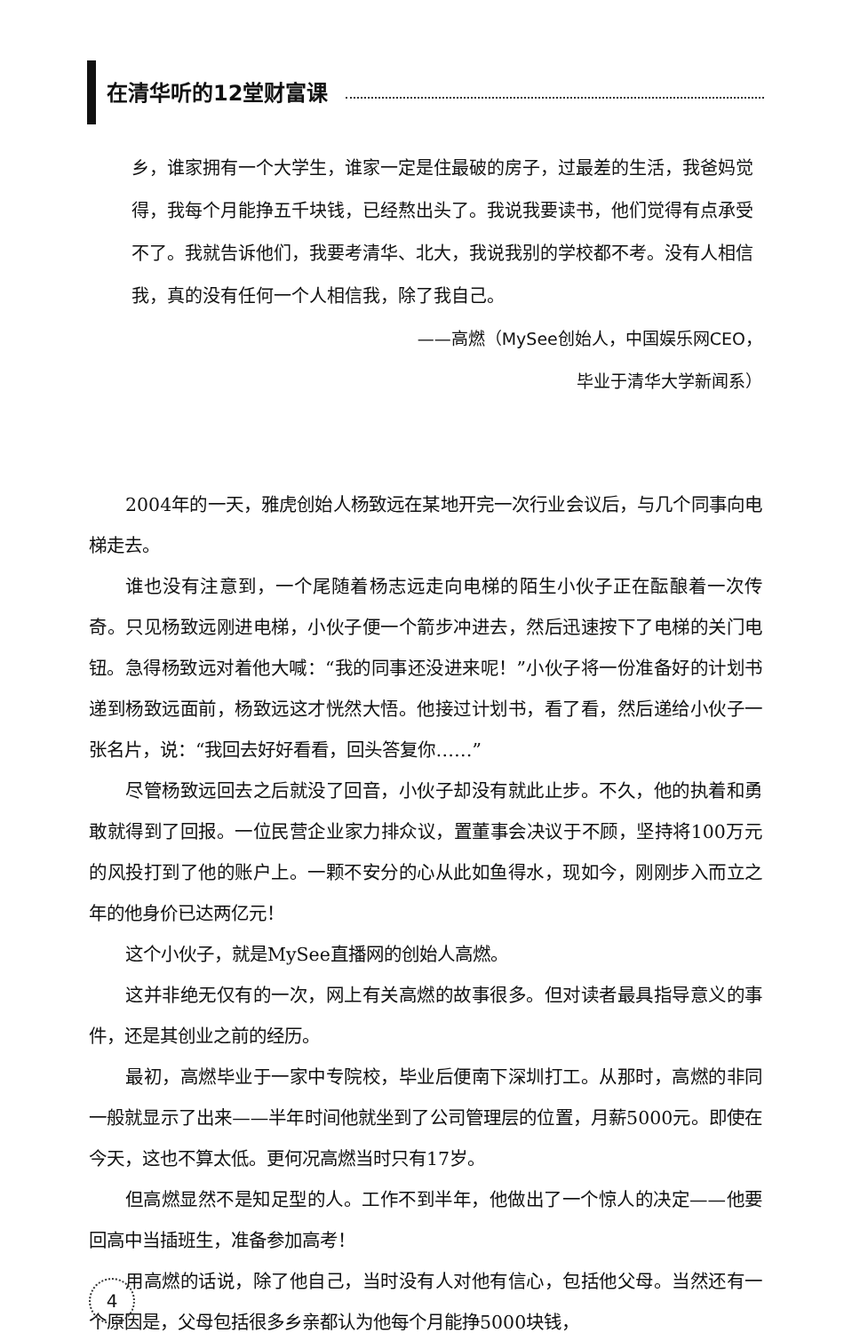在清华听的12堂财富课
乡，谁家拥有一个大学生，谁家一定是住最破的房子，过最差的生活，我爸妈觉得，我每个月能挣五千块钱，已经熬出头了。我说我要读书，他们觉得有点承受不了。我就告诉他们，我要考清华、北大，我说我别的学校都不考。没有人相信我，真的没有任何一个人相信我，除了我自己。
——高燃（MySee创始人，中国娱乐网CEO，
毕业于清华大学新闻系）
2004年的一天，雅虎创始人杨致远在某地开完一次行业会议后，与几个同事向电梯走去。
谁也没有注意到，一个尾随着杨志远走向电梯的陌生小伙子正在酝酿着一次传奇。只见杨致远刚进电梯，小伙子便一个箭步冲进去，然后迅速按下了电梯的关门电钮。急得杨致远对着他大喊：“我的同事还没进来呢！”小伙子将一份准备好的计划书递到杨致远面前，杨致远这才恍然大悟。他接过计划书，看了看，然后递给小伙子一张名片，说：“我回去好好看看，回头答复你……”
尽管杨致远回去之后就没了回音，小伙子却没有就此止步。不久，他的执着和勇敢就得到了回报。一位民营企业家力排众议，置董事会决议于不顾，坚持将100万元的风投打到了他的账户上。一颗不安分的心从此如鱼得水，现如今，刚刚步入而立之年的他身价已达两亿元！
这个小伙子，就是MySee直播网的创始人高燃。
这并非绝无仅有的一次，网上有关高燃的故事很多。但对读者最具指导意义的事件，还是其创业之前的经历。
最初，高燃毕业于一家中专院校，毕业后便南下深圳打工。从那时，高燃的非同一般就显示了出来——半年时间他就坐到了公司管理层的位置，月薪5000元。即使在今天，这也不算太低。更何况高燃当时只有17岁。
但高燃显然不是知足型的人。工作不到半年，他做出了一个惊人的决定——他要回高中当插班生，准备参加高考！
用高燃的话说，除了他自己，当时没有人对他有信心，包括他父母。当然还有一个原因是，父母包括很多乡亲都认为他每个月能挣5000块钱，
4